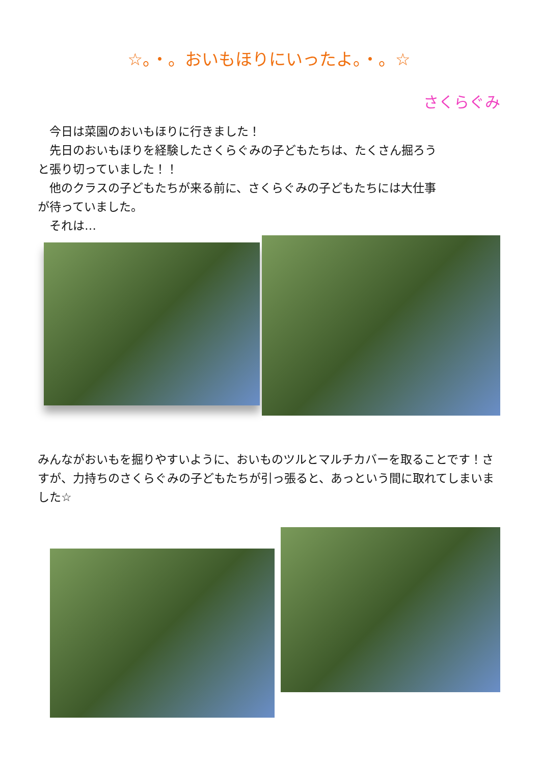☆。・。おいもほりにいったよ。・。☆
さくらぐみ
　今日は菜園のおいもほりに行きました！
　先日のおいもほりを経験したさくらぐみの子どもたちは、たくさん掘ろうと張り切っていました！！
　他のクラスの子どもたちが来る前に、さくらぐみの子どもたちには大仕事が待っていました。
　それは…
みんながおいもを掘りやすいように、おいものツルとマルチカバーを取ることです！さすが、力持ちのさくらぐみの子どもたちが引っ張ると、あっという間に取れてしまいました☆